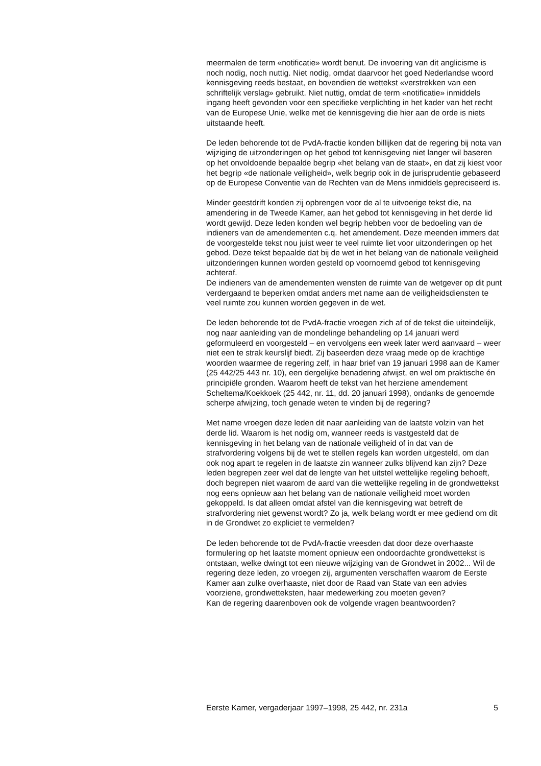meermalen de term «notificatie» wordt benut. De invoering van dit anglicisme is noch nodig, noch nuttig. Niet nodig, omdat daarvoor het goed Nederlandse woord kennisgeving reeds bestaat, en bovendien de wettekst «verstrekken van een schriftelijk verslag» gebruikt. Niet nuttig, omdat de term «notificatie» inmiddels ingang heeft gevonden voor een specifieke verplichting in het kader van het recht van de Europese Unie, welke met de kennisgeving die hier aan de orde is niets uitstaande heeft.
De leden behorende tot de PvdA-fractie konden billijken dat de regering bij nota van wijziging de uitzonderingen op het gebod tot kennisgeving niet langer wil baseren op het onvoldoende bepaalde begrip «het belang van de staat», en dat zij kiest voor het begrip «de nationale veiligheid», welk begrip ook in de jurisprudentie gebaseerd op de Europese Conventie van de Rechten van de Mens inmiddels gepreciseerd is.
Minder geestdrift konden zij opbrengen voor de al te uitvoerige tekst die, na amendering in de Tweede Kamer, aan het gebod tot kennisgeving in het derde lid wordt gewijd. Deze leden konden wel begrip hebben voor de bedoeling van de indieners van de amendementen c.q. het amendement. Deze meenden immers dat de voorgestelde tekst nou juist weer te veel ruimte liet voor uitzonderingen op het gebod. Deze tekst bepaalde dat bij de wet in het belang van de nationale veiligheid uitzonderingen kunnen worden gesteld op voornoemd gebod tot kennisgeving achteraf.
De indieners van de amendementen wensten de ruimte van de wetgever op dit punt verdergaand te beperken omdat anders met name aan de veiligheidsdiensten te veel ruimte zou kunnen worden gegeven in de wet.
De leden behorende tot de PvdA-fractie vroegen zich af of de tekst die uiteindelijk, nog naar aanleiding van de mondelinge behandeling op 14 januari werd geformuleerd en voorgesteld – en vervolgens een week later werd aanvaard – weer niet een te strak keurslijf biedt. Zij baseerden deze vraag mede op de krachtige woorden waarmee de regering zelf, in haar brief van 19 januari 1998 aan de Kamer (25 442/25 443 nr. 10), een dergelijke benadering afwijst, en wel om praktische én principiële gronden. Waarom heeft de tekst van het herziene amendement Scheltema/Koekkoek (25 442, nr. 11, dd. 20 januari 1998), ondanks de genoemde scherpe afwijzing, toch genade weten te vinden bij de regering?
Met name vroegen deze leden dit naar aanleiding van de laatste volzin van het derde lid. Waarom is het nodig om, wanneer reeds is vastgesteld dat de kennisgeving in het belang van de nationale veiligheid of in dat van de strafvordering volgens bij de wet te stellen regels kan worden uitgesteld, om dan ook nog apart te regelen in de laatste zin wanneer zulks blijvend kan zijn? Deze leden begrepen zeer wel dat de lengte van het uitstel wettelijke regeling behoeft, doch begrepen niet waarom de aard van die wettelijke regeling in de grondwettekst nog eens opnieuw aan het belang van de nationale veiligheid moet worden gekoppeld. Is dat alleen omdat afstel van die kennisgeving wat betreft de strafvordering niet gewenst wordt? Zo ja, welk belang wordt er mee gediend om dit in de Grondwet zo expliciet te vermelden?
De leden behorende tot de PvdA-fractie vreesden dat door deze overhaaste formulering op het laatste moment opnieuw een ondoordachte grondwettekst is ontstaan, welke dwingt tot een nieuwe wijziging van de Grondwet in 2002... Wil de regering deze leden, zo vroegen zij, argumenten verschaffen waarom de Eerste Kamer aan zulke overhaaste, niet door de Raad van State van een advies voorziene, grondwetteksten, haar medewerking zou moeten geven?
Kan de regering daarenboven ook de volgende vragen beantwoorden?
Eerste Kamer, vergaderjaar 1997–1998, 25 442, nr. 231a 5